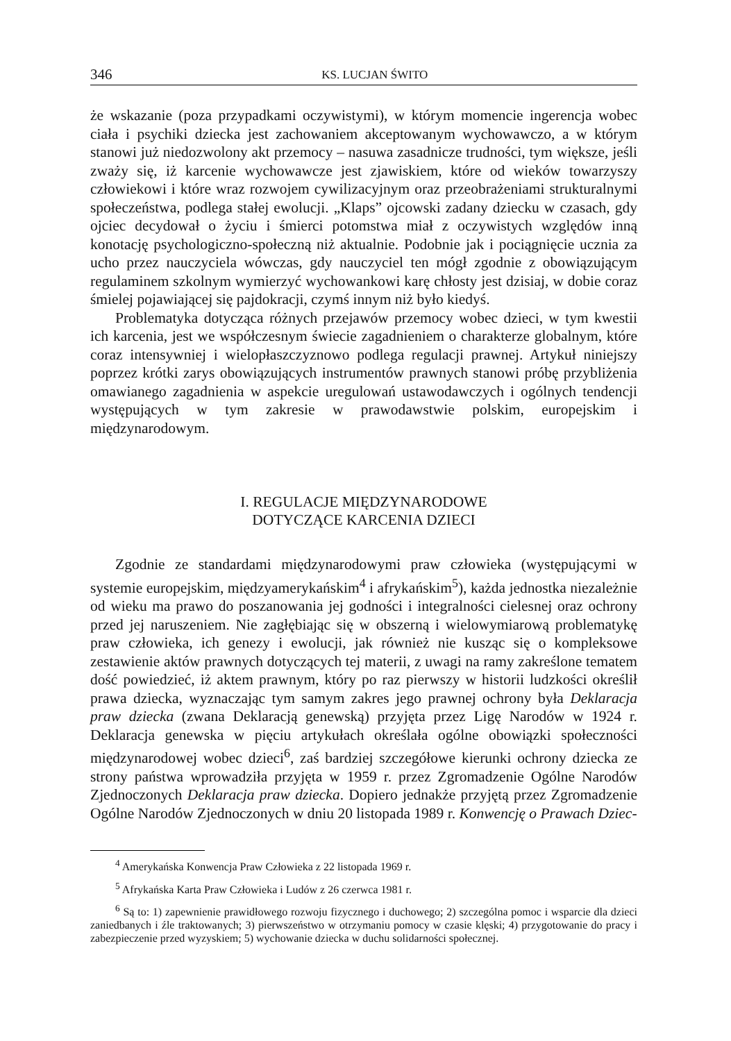346 KS. LUCJAN ŚWITO
że wskazanie (poza przypadkami oczywistymi), w którym momencie ingerencja wobec ciała i psychiki dziecka jest zachowaniem akceptowanym wychowawczo, a w którym stanowi już niedozwolony akt przemocy – nasuwa zasadnicze trudności, tym większe, jeśli zważy się, iż karcenie wychowawcze jest zjawiskiem, które od wieków towarzyszy człowiekowi i które wraz rozwojem cywilizacyjnym oraz przeobrażeniami strukturalnymi społeczeństwa, podlega stałej ewolucji. „Klaps” ojcowski zadany dziecku w czasach, gdy ojciec decydował o życiu i śmierci potomstwa miał z oczywistych względów inną konotację psychologiczno-społeczną niż aktualnie. Podobnie jak i pociągnięcie ucznia za ucho przez nauczyciela wówczas, gdy nauczyciel ten mógł zgodnie z obowiązującym regulaminem szkolnym wymierzyć wychowankowi karę chłosty jest dzisiaj, w dobie coraz śmielej pojawiającej się pajdokracji, czymś innym niż było kiedyś.
Problematyka dotycząca różnych przejawów przemocy wobec dzieci, w tym kwestii ich karcenia, jest we współczesnym świecie zagadnieniem o charakterze globalnym, które coraz intensywniej i wielopłaszczyznowo podlega regulacji prawnej. Artykuł niniejszy poprzez krótki zarys obowiązujących instrumentów prawnych stanowi próbę przybliżenia omawianego zagadnienia w aspekcie uregulowań ustawodawczych i ogólnych tendencji występujących w tym zakresie w prawodawstwie polskim, europejskim i międzynarodowym.
I. REGULACJE MIĘDZYNARODOWE
DOTYCZĄCE KARCENIA DZIECI
Zgodnie ze standardami międzynarodowymi praw człowieka (występującymi w systemie europejskim, międzyamerykańskim<sup>4</sup> i afrykańskim<sup>5</sup>), każda jednostka niezależnie od wieku ma prawo do poszanowania jej godności i integralności cielesnej oraz ochrony przed jej naruszeniem. Nie zagłębiając się w obszerną i wielowymiarową problematykę praw człowieka, ich genezy i ewolucji, jak również nie kusząc się o kompleksowe zestawienie aktów prawnych dotyczących tej materii, z uwagi na ramy zakreślone tematem dość powiedzieć, iż aktem prawnym, który po raz pierwszy w historii ludzkości określił prawa dziecka, wyznaczając tym samym zakres jego prawnej ochrony była Deklaracja praw dziecka (zwana Deklaracją genewską) przyjęta przez Ligę Narodów w 1924 r. Deklaracja genewska w pięciu artykułach określała ogólne obowiązki społeczności międzynarodowej wobec dzieci<sup>6</sup>, zaś bardziej szczegółowe kierunki ochrony dziecka ze strony państwa wprowadziła przyjęta w 1959 r. przez Zgromadzenie Ogólne Narodów Zjednoczonych Deklaracja praw dziecka. Dopiero jednakże przyjętą przez Zgromadzenie Ogólne Narodów Zjednoczonych w dniu 20 listopada 1989 r. Konwencję o Prawach Dziec-
<sup>4</sup> Amerykańska Konwencja Praw Człowieka z 22 listopada 1969 r.
<sup>5</sup> Afrykańska Karta Praw Człowieka i Ludów z 26 czerwca 1981 r.
<sup>6</sup> Są to: 1) zapewnienie prawidłowego rozwoju fizycznego i duchowego; 2) szczególna pomoc i wsparcie dla dzieci zaniedbanych i źle traktowanych; 3) pierwszeństwo w otrzymaniu pomocy w czasie klęski; 4) przygotowanie do pracy i zabezpieczenie przed wyzyskiem; 5) wychowanie dziecka w duchu solidarności społecznej.